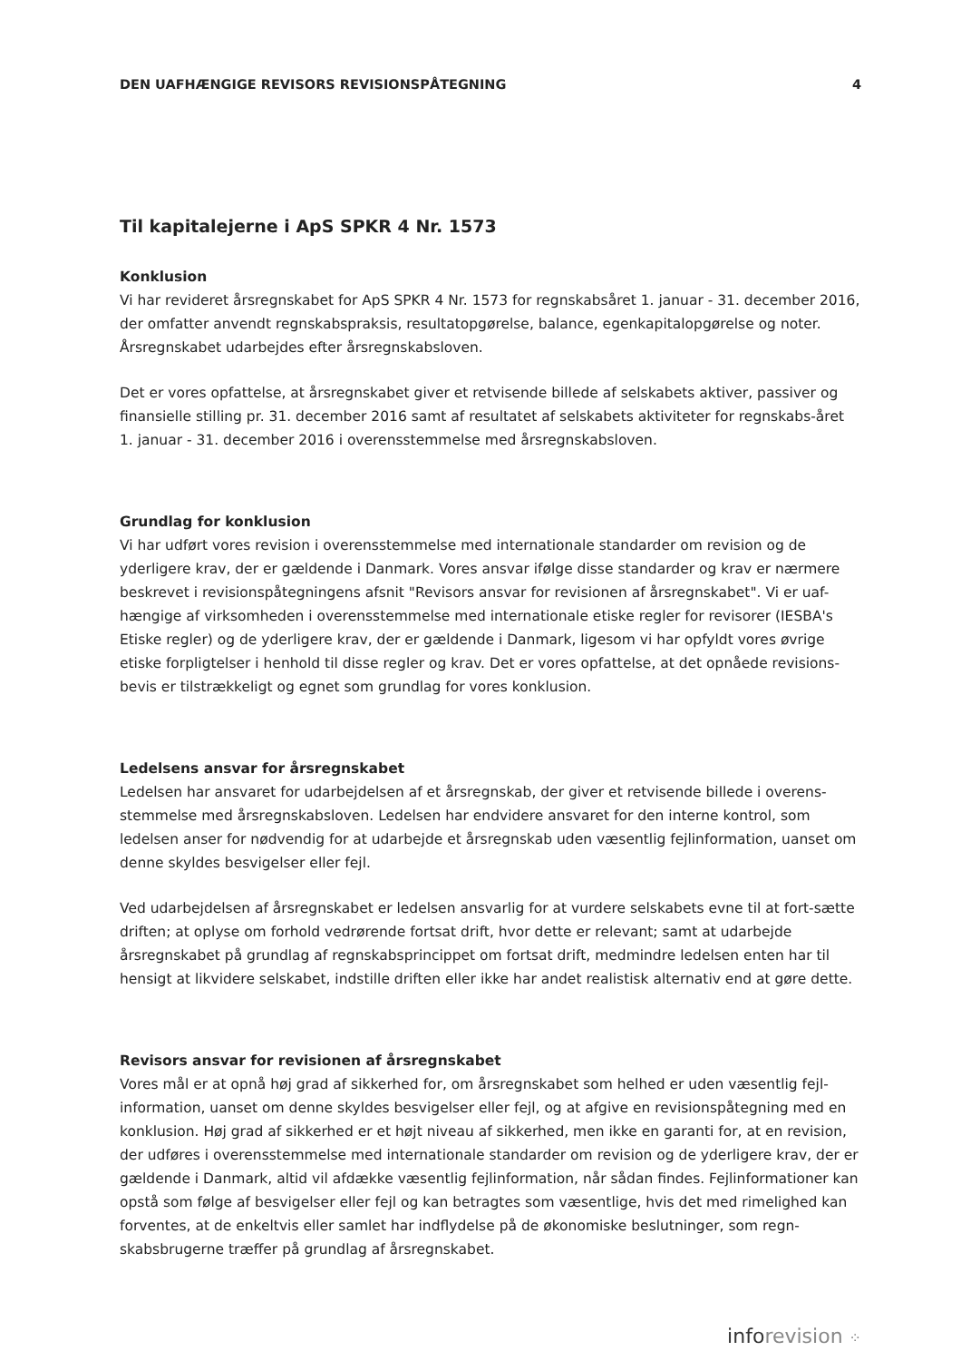DEN UAFHÆNGIGE REVISORS REVISIONSPÅTEGNING 4
Til kapitalejerne i ApS SPKR 4 Nr. 1573
Konklusion
Vi har revideret årsregnskabet for ApS SPKR 4 Nr. 1573 for regnskabsåret 1. januar - 31. december 2016, der omfatter anvendt regnskabspraksis, resultatopgørelse, balance, egenkapitalopgørelse og noter. Årsregnskabet udarbejdes efter årsregnskabsloven.
Det er vores opfattelse, at årsregnskabet giver et retvisende billede af selskabets aktiver, passiver og finansielle stilling pr. 31. december 2016 samt af resultatet af selskabets aktiviteter for regnskabs-året 1. januar - 31. december 2016 i overensstemmelse med årsregnskabsloven.
Grundlag for konklusion
Vi har udført vores revision i overensstemmelse med internationale standarder om revision og de yderligere krav, der er gældende i Danmark. Vores ansvar ifølge disse standarder og krav er nærmere beskrevet i revisionspåtegningens afsnit "Revisors ansvar for revisionen af årsregnskabet". Vi er uaf-hængige af virksomheden i overensstemmelse med internationale etiske regler for revisorer (IESBA's Etiske regler) og de yderligere krav, der er gældende i Danmark, ligesom vi har opfyldt vores øvrige etiske forpligtelser i henhold til disse regler og krav. Det er vores opfattelse, at det opnåede revisions-bevis er tilstrækkeligt og egnet som grundlag for vores konklusion.
Ledelsens ansvar for årsregnskabet
Ledelsen har ansvaret for udarbejdelsen af et årsregnskab, der giver et retvisende billede i overens-stemmelse med årsregnskabsloven. Ledelsen har endvidere ansvaret for den interne kontrol, som ledelsen anser for nødvendig for at udarbejde et årsregnskab uden væsentlig fejlinformation, uanset om denne skyldes besvigelser eller fejl.
Ved udarbejdelsen af årsregnskabet er ledelsen ansvarlig for at vurdere selskabets evne til at fort-sætte driften; at oplyse om forhold vedrørende fortsat drift, hvor dette er relevant; samt at udarbejde årsregnskabet på grundlag af regnskabsprincippet om fortsat drift, medmindre ledelsen enten har til hensigt at likvidere selskabet, indstille driften eller ikke har andet realistisk alternativ end at gøre dette.
Revisors ansvar for revisionen af årsregnskabet
Vores mål er at opnå høj grad af sikkerhed for, om årsregnskabet som helhed er uden væsentlig fejl-information, uanset om denne skyldes besvigelser eller fejl, og at afgive en revisionspåtegning med en konklusion. Høj grad af sikkerhed er et højt niveau af sikkerhed, men ikke en garanti for, at en revision, der udføres i overensstemmelse med internationale standarder om revision og de yderligere krav, der er gældende i Danmark, altid vil afdække væsentlig fejlinformation, når sådan findes. Fejlinformationer kan opstå som følge af besvigelser eller fejl og kan betragtes som væsentlige, hvis det med rimelighed kan forventes, at de enkeltvis eller samlet har indflydelse på de økonomiske beslutninger, som regn-skabsbrugerne træffer på grundlag af årsregnskabet.
inforevision ⁘